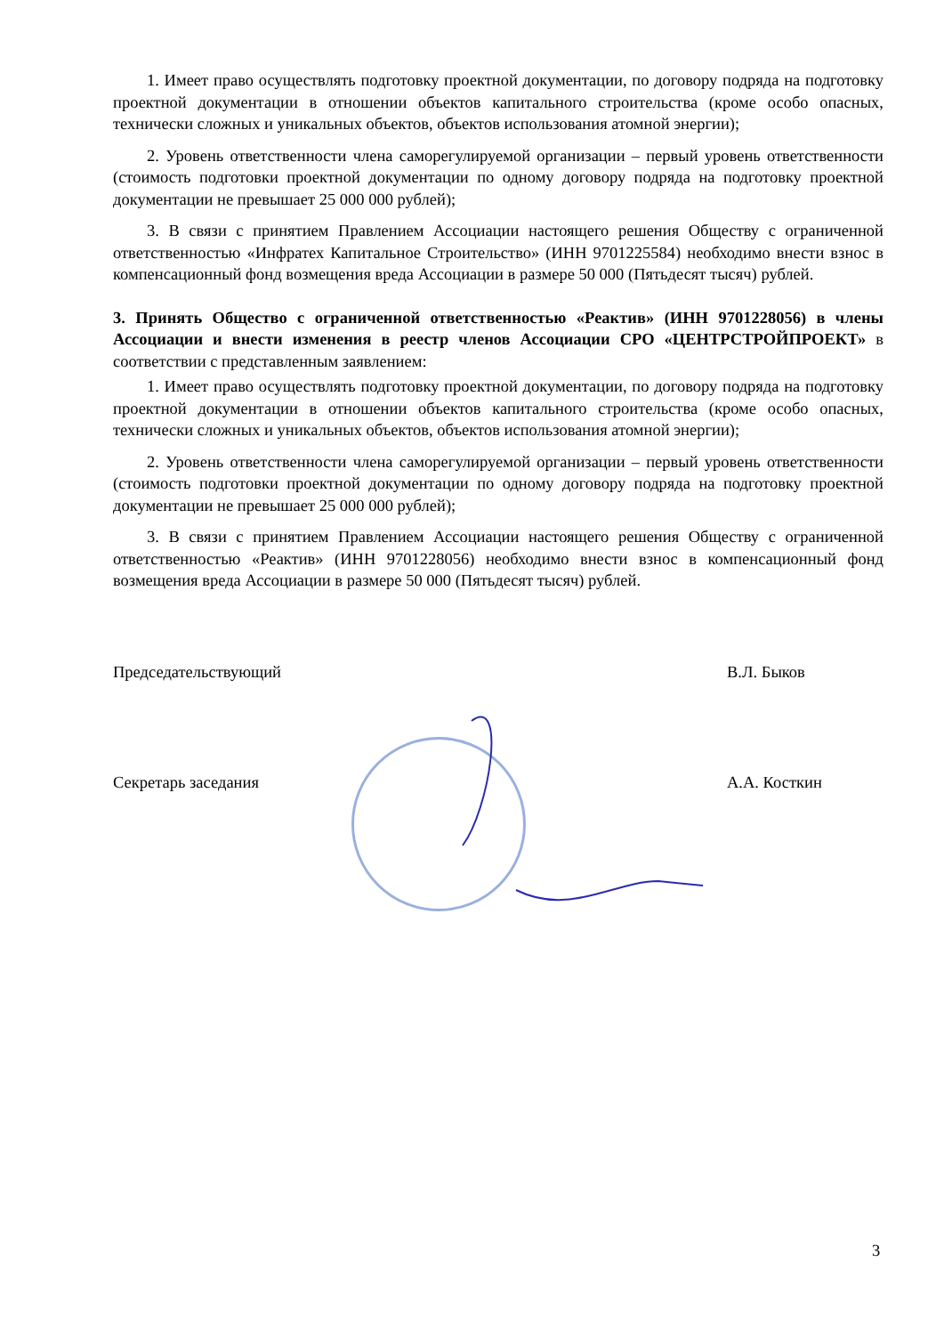1. Имеет право осуществлять подготовку проектной документации, по договору подряда на подготовку проектной документации в отношении объектов капитального строительства (кроме особо опасных, технически сложных и уникальных объектов, объектов использования атомной энергии);
2. Уровень ответственности члена саморегулируемой организации – первый уровень ответственности (стоимость подготовки проектной документации по одному договору подряда на подготовку проектной документации не превышает 25 000 000 рублей);
3. В связи с принятием Правлением Ассоциации настоящего решения Обществу с ограниченной ответственностью «Инфратех Капитальное Строительство» (ИНН 9701225584) необходимо внести взнос в компенсационный фонд возмещения вреда Ассоциации в размере 50 000 (Пятьдесят тысяч) рублей.
3. Принять Общество с ограниченной ответственностью «Реактив» (ИНН 9701228056) в члены Ассоциации и внести изменения в реестр членов Ассоциации СРО «ЦЕНТРСТРОЙПРОЕКТ» в соответствии с представленным заявлением:
1. Имеет право осуществлять подготовку проектной документации, по договору подряда на подготовку проектной документации в отношении объектов капитального строительства (кроме особо опасных, технически сложных и уникальных объектов, объектов использования атомной энергии);
2. Уровень ответственности члена саморегулируемой организации – первый уровень ответственности (стоимость подготовки проектной документации по одному договору подряда на подготовку проектной документации не превышает 25 000 000 рублей);
3. В связи с принятием Правлением Ассоциации настоящего решения Обществу с ограниченной ответственностью «Реактив» (ИНН 9701228056) необходимо внести взнос в компенсационный фонд возмещения вреда Ассоциации в размере 50 000 (Пятьдесят тысяч) рублей.
Председательствующий В.Л. Быков
Секретарь заседания А.А. Косткин
3